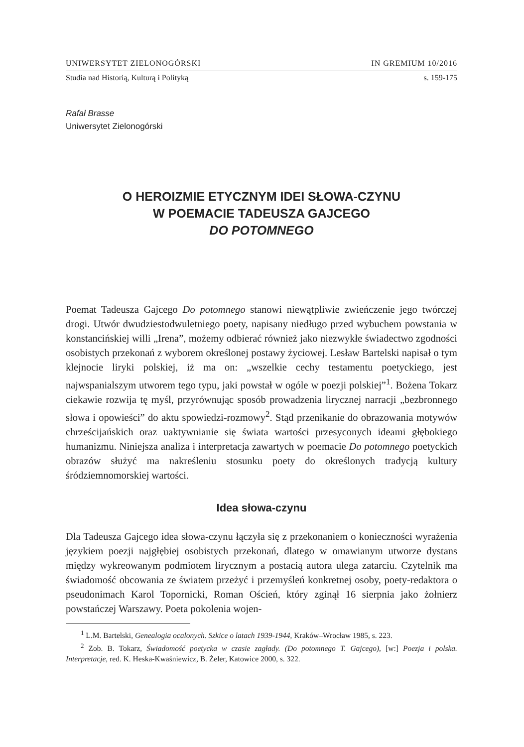UNIWERSYTET ZIELONOGÓRSKI IN GREMIUM 10/2016
Studia nad Historią, Kulturą i Polityką s. 159-175
Rafał Brasse
Uniwersytet Zielonogórski
O HEROIZMIE ETYCZNYM IDEI SŁOWA-CZYNU
W POEMACIE TADEUSZA GAJCEGO
DO POTOMNEGO
Poemat Tadeusza Gajcego Do potomnego stanowi niewątpliwie zwieńczenie jego twórczej drogi. Utwór dwudziestodwuletniego poety, napisany niedługo przed wybuchem powstania w konstancińskiej willi „Irena”, możemy odbierać również jako niezwykłe świadectwo zgodności osobistych przekonań z wyborem określonej postawy życiowej. Lesław Bartelski napisał o tym klejnocie liryki polskiej, iż ma on: „wszelkie cechy testamentu poetyckiego, jest najwspanialszym utworem tego typu, jaki powstał w ogóle w poezji polskiej”<sup>1</sup>. Bożena Tokarz ciekawie rozwija tę myśl, przyrównując sposób prowadzenia lirycznej narracji „bezbronnego słowa i opowieści” do aktu spowiedzi-rozmowy<sup>2</sup>. Stąd przenikanie do obrazowania motywów chrześcijańskich oraz uaktywnianie się świata wartości przesyconych ideami głębokiego humanizmu. Niniejsza analiza i interpretacja zawartych w poemacie Do potomnego poetyckich obrazów służyć ma nakreśleniu stosunku poety do określonych tradycją kultury śródziemnomorskiej wartości.
Idea słowa-czynu
Dla Tadeusza Gajcego idea słowa-czynu łączyła się z przekonaniem o konieczności wyrażenia językiem poezji najgłębiej osobistych przekonań, dlatego w omawianym utworze dystans między wykreowanym podmiotem lirycznym a postacią autora ulega zatarciu. Czytelnik ma świadomość obcowania ze światem przeżyć i przemyśleń konkretnej osoby, poety-redaktora o pseudonimach Karol Topornicki, Roman Oścień, który zginął 16 sierpnia jako żołnierz powstańczej Warszawy. Poeta pokolenia wojen-
<sup>1</sup> L.M. Bartelski, Genealogia ocalonych. Szkice o latach 1939-1944, Kraków–Wrocław 1985, s. 223.
<sup>2</sup> Zob. B. Tokarz, Świadomość poetycka w czasie zagłady. (Do potomnego T. Gajcego), [w:] Poezja i polska. Interpretacje, red. K. Heska-Kwaśniewicz, B. Żeler, Katowice 2000, s. 322.